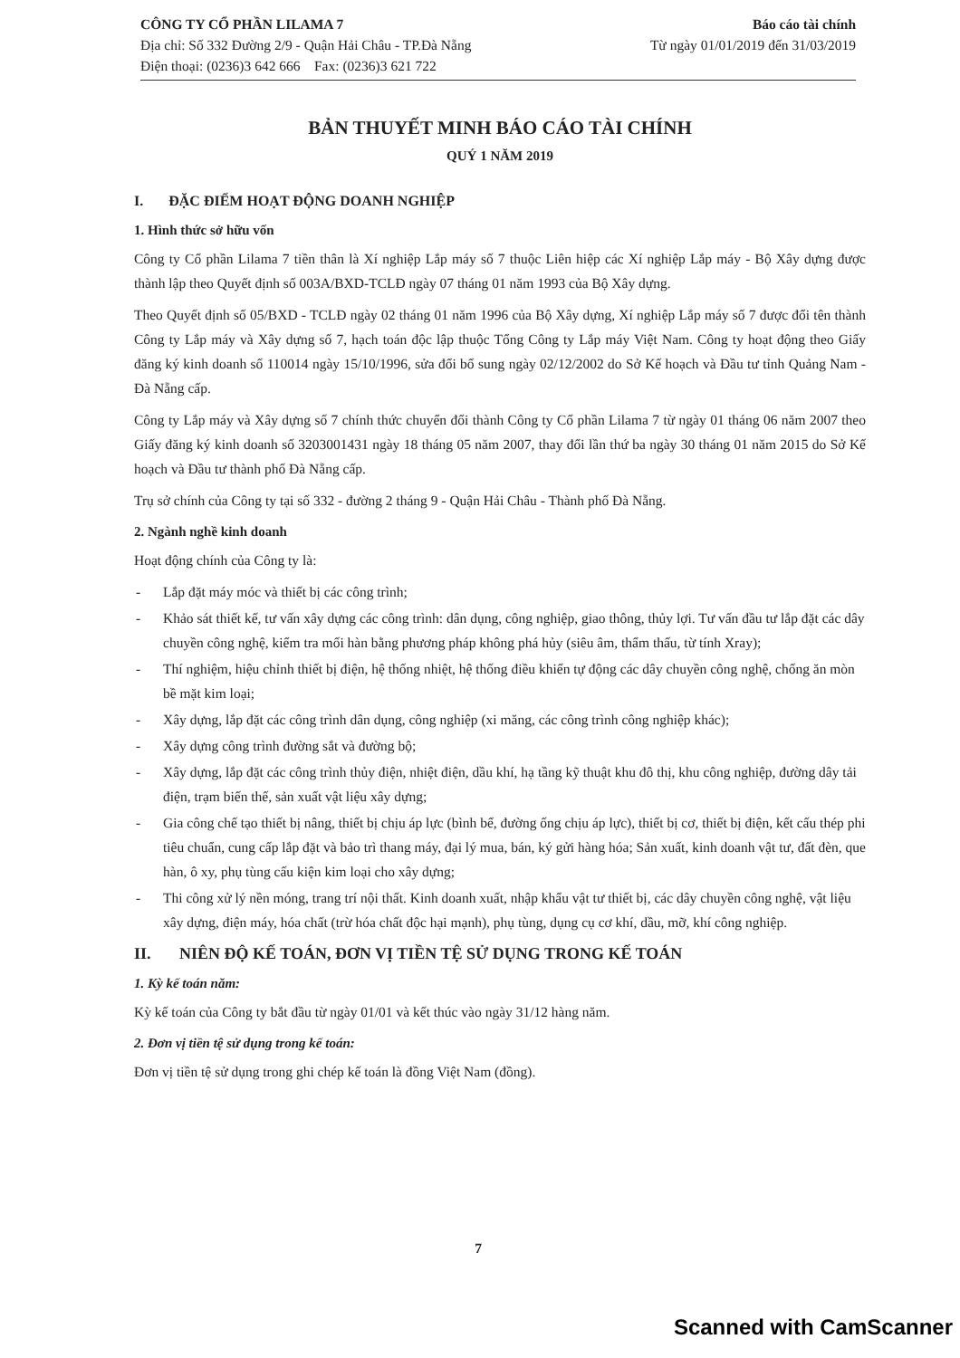CÔNG TY CỔ PHẦN LILAMA 7
Địa chỉ: Số 332 Đường 2/9 - Quận Hải Châu - TP.Đà Nẵng
Điện thoại: (0236)3 642 666 Fax: (0236)3 621 722
Báo cáo tài chính
Từ ngày 01/01/2019 đến 31/03/2019
BẢN THUYẾT MINH BÁO CÁO TÀI CHÍNH
QUÝ 1 NĂM 2019
I. ĐẶC ĐIỂM HOẠT ĐỘNG DOANH NGHIỆP
1. Hình thức sở hữu vốn
Công ty Cổ phần Lilama 7 tiền thân là Xí nghiệp Lắp máy số 7 thuộc Liên hiệp các Xí nghiệp Lắp máy - Bộ Xây dựng được thành lập theo Quyết định số 003A/BXD-TCLĐ ngày 07 tháng 01 năm 1993 của Bộ Xây dựng.
Theo Quyết định số 05/BXD - TCLĐ ngày 02 tháng 01 năm 1996 của Bộ Xây dựng, Xí nghiệp Lắp máy số 7 được đổi tên thành Công ty Lắp máy và Xây dựng số 7, hạch toán độc lập thuộc Tổng Công ty Lắp máy Việt Nam. Công ty hoạt động theo Giấy đăng ký kinh doanh số 110014 ngày 15/10/1996, sửa đổi bổ sung ngày 02/12/2002 do Sở Kế hoạch và Đầu tư tỉnh Quảng Nam - Đà Nẵng cấp.
Công ty Lắp máy và Xây dựng số 7 chính thức chuyển đổi thành Công ty Cổ phần Lilama 7 từ ngày 01 tháng 06 năm 2007 theo Giấy đăng ký kinh doanh số 3203001431 ngày 18 tháng 05 năm 2007, thay đổi lần thứ ba ngày 30 tháng 01 năm 2015 do Sở Kế hoạch và Đầu tư thành phố Đà Nẵng cấp.
Trụ sở chính của Công ty tại số 332 - đường 2 tháng 9 - Quận Hải Châu - Thành phố Đà Nẵng.
2. Ngành nghề kinh doanh
Hoạt động chính của Công ty là:
- Lắp đặt máy móc và thiết bị các công trình;
- Khảo sát thiết kế, tư vấn xây dựng các công trình: dân dụng, công nghiệp, giao thông, thủy lợi. Tư vấn đầu tư lắp đặt các dây chuyền công nghệ, kiểm tra mối hàn bằng phương pháp không phá hủy (siêu âm, thẩm thấu, từ tính Xray);
- Thí nghiệm, hiệu chỉnh thiết bị điện, hệ thống nhiệt, hệ thống điều khiển tự động các dây chuyền công nghệ, chống ăn mòn bề mặt kim loại;
- Xây dựng, lắp đặt các công trình dân dụng, công nghiệp (xi măng, các công trình công nghiệp khác);
- Xây dựng công trình đường sắt và đường bộ;
- Xây dựng, lắp đặt các công trình thủy điện, nhiệt điện, dầu khí, hạ tầng kỹ thuật khu đô thị, khu công nghiệp, đường dây tải điện, trạm biến thế, sản xuất vật liệu xây dựng;
- Gia công chế tạo thiết bị nâng, thiết bị chịu áp lực (bình bể, đường ống chịu áp lực), thiết bị cơ, thiết bị điện, kết cấu thép phi tiêu chuẩn, cung cấp lắp đặt và bảo trì thang máy, đại lý mua, bán, ký gửi hàng hóa; Sản xuất, kinh doanh vật tư, đất đèn, que hàn, ô xy, phụ tùng cấu kiện kim loại cho xây dựng;
- Thi công xử lý nền móng, trang trí nội thất. Kinh doanh xuất, nhập khẩu vật tư thiết bị, các dây chuyền công nghệ, vật liệu xây dựng, điện máy, hóa chất (trừ hóa chất độc hại mạnh), phụ tùng, dụng cụ cơ khí, dầu, mỡ, khí công nghiệp.
II. NIÊN ĐỘ KẾ TOÁN, ĐƠN VỊ TIỀN TỆ SỬ DỤNG TRONG KẾ TOÁN
1. Kỳ kế toán năm:
Kỳ kế toán của Công ty bắt đầu từ ngày 01/01 và kết thúc vào ngày 31/12 hàng năm.
2. Đơn vị tiền tệ sử dụng trong kế toán:
Đơn vị tiền tệ sử dụng trong ghi chép kế toán là đồng Việt Nam (đồng).
7
Scanned with CamScanner